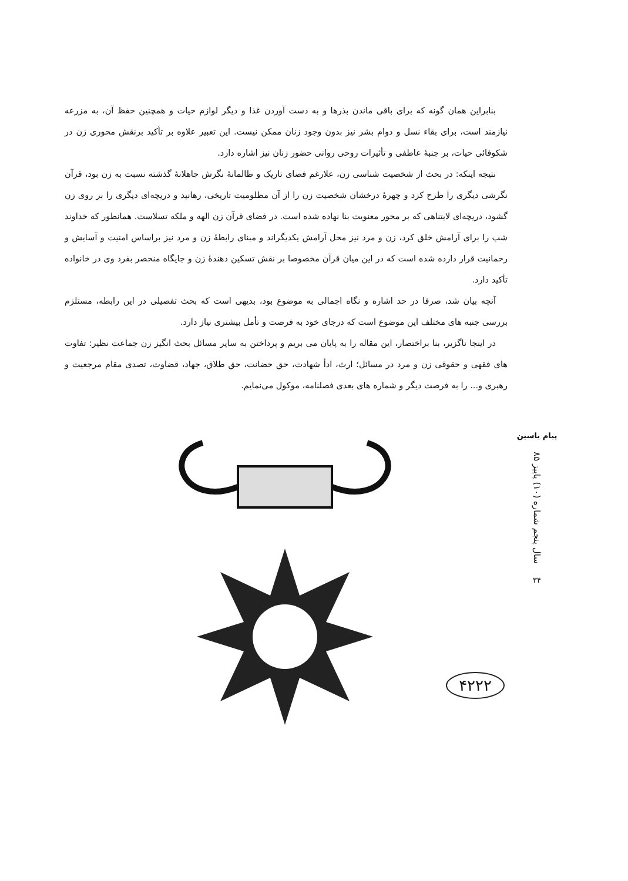بنابراین همان گونه که برای باقی ماندن بذرها و به دست آوردن غذا و دیگر لوازم حیات و همچنین حفظ آن، به مزرعه نیازمند است، برای بقاء نسل و دوام بشر نیز بدون وجود زنان ممکن نیست. این تعبیر علاوه بر تأکید برنقش محوری زن در شکوفائی حیات، بر جنبهٔ عاطفی و تأثیرات روحی روانی حضور زنان نیز اشاره دارد.
نتیجه اینکه: در بحث از شخصیت شناسی زن، علارغم فضای تاریک و ظالمانهٔ نگرش جاهلانهٔ گذشته نسبت به زن بود، قرآن نگرشی دیگری را طرح کرد و چهرهٔ درخشان شخصیت زن را از آن مظلومیت تاریخی، رهانید و دریچه‌ای دیگری را بر روی زن گشود، دریچه‌ای لایتناهی که بر محور معنویت بنا نهاده شده است. در فضای قرآن زن الهه و ملکه تسلاست. همانطور که خداوند شب را برای آرامش خلق کرد، زن و مرد نیز محل آرامش یکدیگراند و مبنای رابطهٔ زن و مرد نیز براساس امنیت و آسایش و رحمانیت قرار دارده شده است که در این میان قرآن مخصوصا بر نقش تسکین دهندهٔ زن و جایگاه منحصر بفرد وی در خانواده تأکید دارد.
آنچه بیان شد، صرفا در حد اشاره و نگاه اجمالی به موضوع بود، بدیهی است که بحث تفصیلی در این رابطه، مستلزم بررسی جنبه های مختلف این موضوع است که درجای خود به فرصت و تأمل بیشتری نیاز دارد.
در اینجا ناگزیر، بنا براختصار، این مقاله را به پایان می بریم و پرداختن به سایر مسائل بحث انگیز زن جماعت نظیر: تفاوت های فقهی و حقوقی زن و مرد در مسائل؛ ارث، ادأ شهادت، حق حضانت، حق طلاق، جهاد، قضاوت، تصدی مقام مرجعیت و رهبری و... را به فرصت دیگر و شماره های بعدی فصلنامه، موکول می‌نمایم.
پیام یاسین
سال پنجم شماره (۱۰) پاییز ۸۵
۳۴
۴۲۲۲